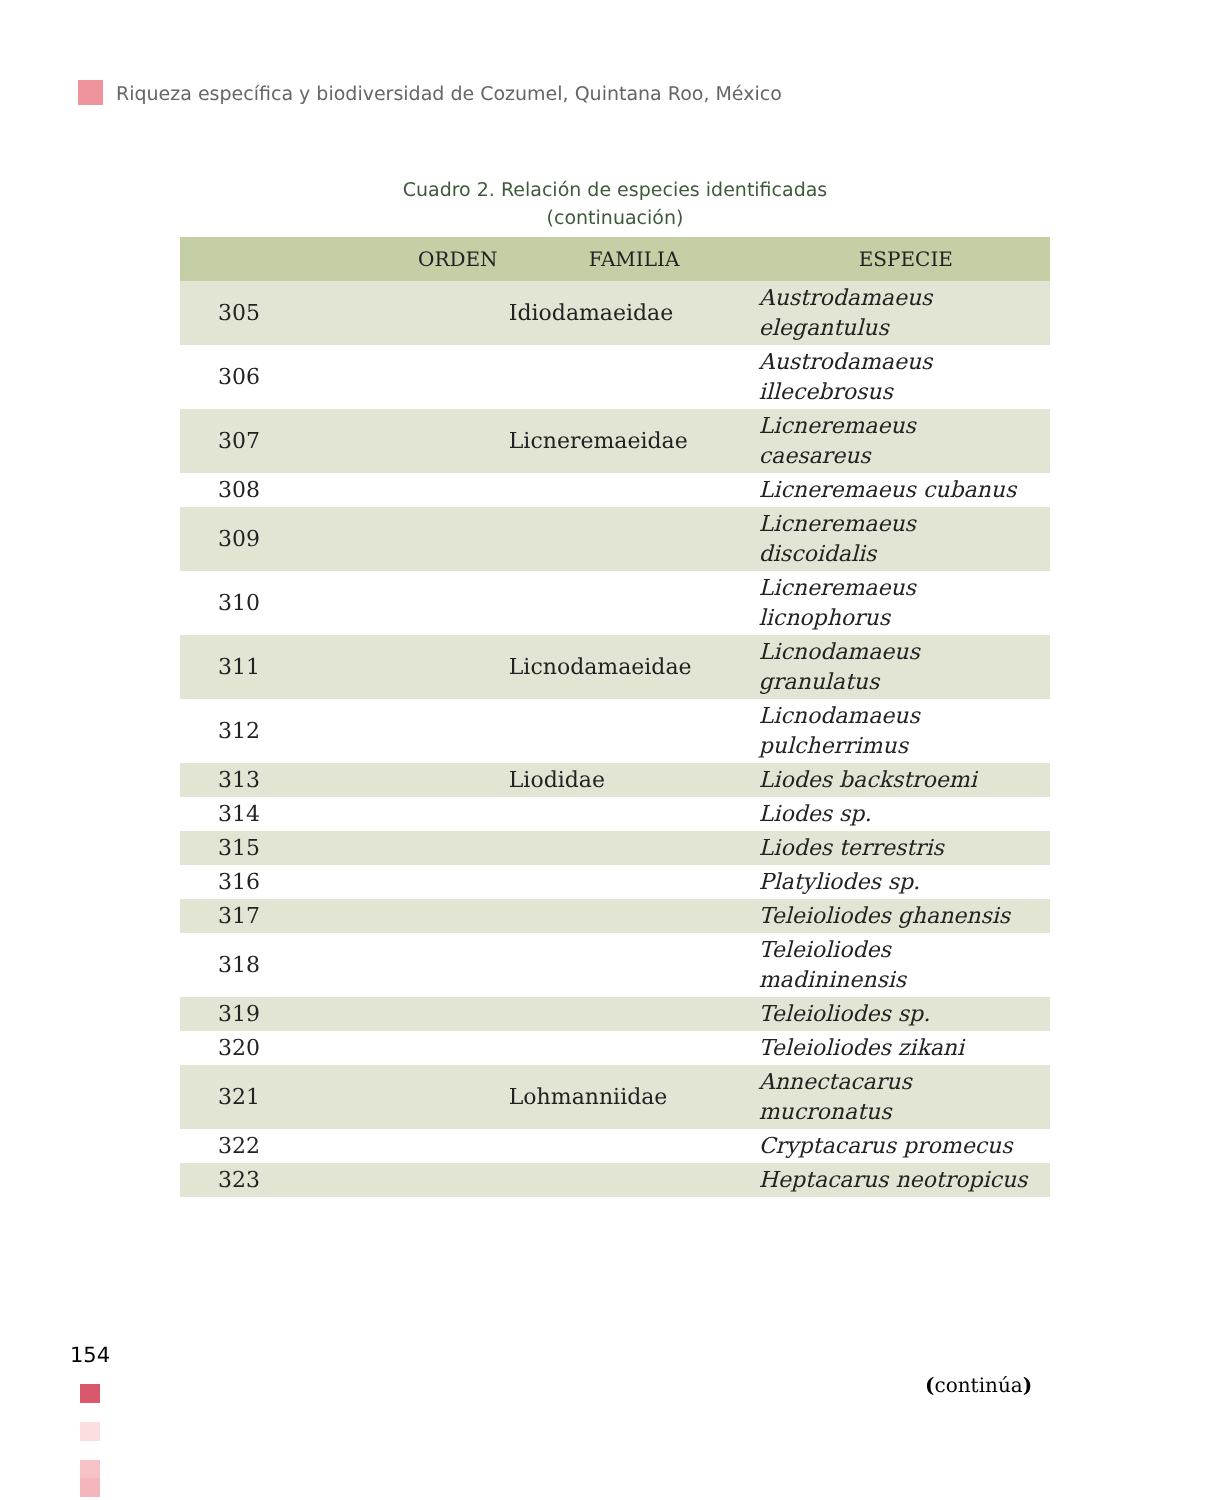Riqueza específica y biodiversidad de Cozumel, Quintana Roo, México
Cuadro 2. Relación de especies identificadas
(continuación)
| | ORDEN | FAMILIA | ESPECIE |
| --- | --- | --- | --- |
| 305 | | Idiodamaeidae | Austrodamaeus elegantulus |
| 306 | | | Austrodamaeus illecebrosus |
| 307 | | Licneremaeidae | Licneremaeus caesareus |
| 308 | | | Licneremaeus cubanus |
| 309 | | | Licneremaeus discoidalis |
| 310 | | | Licneremaeus licnophorus |
| 311 | | Licnodamaeidae | Licnodamaeus granulatus |
| 312 | | | Licnodamaeus pulcherrimus |
| 313 | | Liodidae | Liodes backstroemi |
| 314 | | | Liodes sp. |
| 315 | | | Liodes terrestris |
| 316 | | | Platyliodes sp. |
| 317 | | | Teleioliodes ghanensis |
| 318 | | | Teleioliodes madininensis |
| 319 | | | Teleioliodes sp. |
| 320 | | | Teleioliodes zikani |
| 321 | | Lohmanniidae | Annectacarus mucronatus |
| 322 | | | Cryptacarus promecus |
| 323 | | | Heptacarus neotropicus |
154
(continúa)